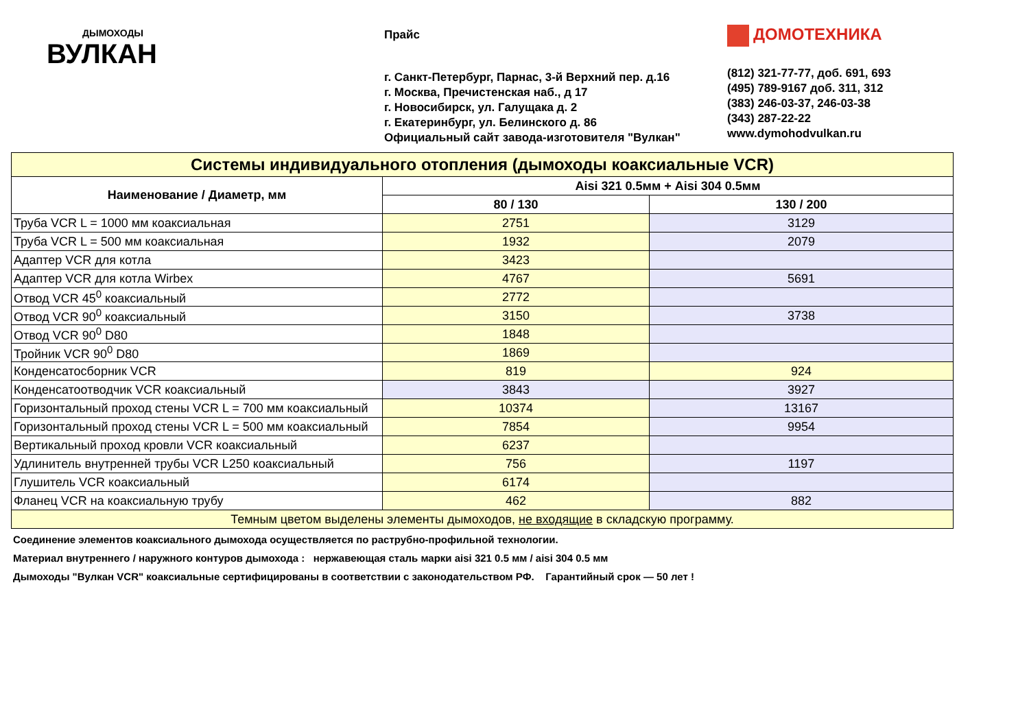ДЫМОХОДЫ
ВУЛКАН
Прайс
г. Санкт-Петербург, Парнас, 3-й Верхний пер. д.16
г. Москва, Пречистенская наб., д 17
г. Новосибирск, ул. Галущака д. 2
г. Екатеринбург, ул. Белинского д. 86
Официальный сайт завода-изготовителя "Вулкан"
ДОМОТЕХНИКА
(812) 321-77-77, доб. 691, 693
(495) 789-9167 доб. 311, 312
(383) 246-03-37, 246-03-38
(343) 287-22-22
www.dymohodvulkan.ru
| Системы индивидуального отопления (дымоходы коаксиальные VCR) | | |
| Наименование / Диаметр, мм | Aisi 321 0.5мм + Aisi 304 0.5мм | |
| | 80 / 130 | 130 / 200 |
| Труба VCR L = 1000 мм коаксиальная | 2751 | 3129 |
| Труба VCR L = 500 мм коаксиальная | 1932 | 2079 |
| Адаптер VCR для котла | 3423 | |
| Адаптер VCR для котла Wirbex | 4767 | 5691 |
| Отвод VCR 45<sup>0</sup> коаксиальный | 2772 | |
| Отвод VCR 90<sup>0</sup> коаксиальный | 3150 | 3738 |
| Отвод VCR 90<sup>0</sup> D80 | 1848 | |
| Тройник VCR 90<sup>0</sup> D80 | 1869 | |
| Конденсатосборник VCR | 819 | 924 |
| Конденсатоотводчик VCR коаксиальный | 3843 | 3927 |
| Горизонтальный проход стены VCR L = 700 мм коаксиальный | 10374 | 13167 |
| Горизонтальный проход стены VCR L = 500 мм коаксиальный | 7854 | 9954 |
| Вертикальный проход кровли VCR коаксиальный | 6237 | |
| Удлинитель внутренней трубы VCR L250 коаксиальный | 756 | 1197 |
| Глушитель VCR коаксиальный | 6174 | |
| Фланец VCR на коаксиальную трубу | 462 | 882 |
| Темным цветом выделены элементы дымоходов, не входящие в складскую программу. | | |
Соединение элементов коаксиального дымохода осуществляется по раструбно-профильной технологии.
Материал внутреннего / наружного контуров дымохода : нержавеющая сталь марки aisi 321 0.5 мм / aisi 304 0.5 мм
Дымоходы "Вулкан VCR" коаксиальные сертифицированы в соответствии с законодательством РФ. Гарантийный срок — 50 лет !